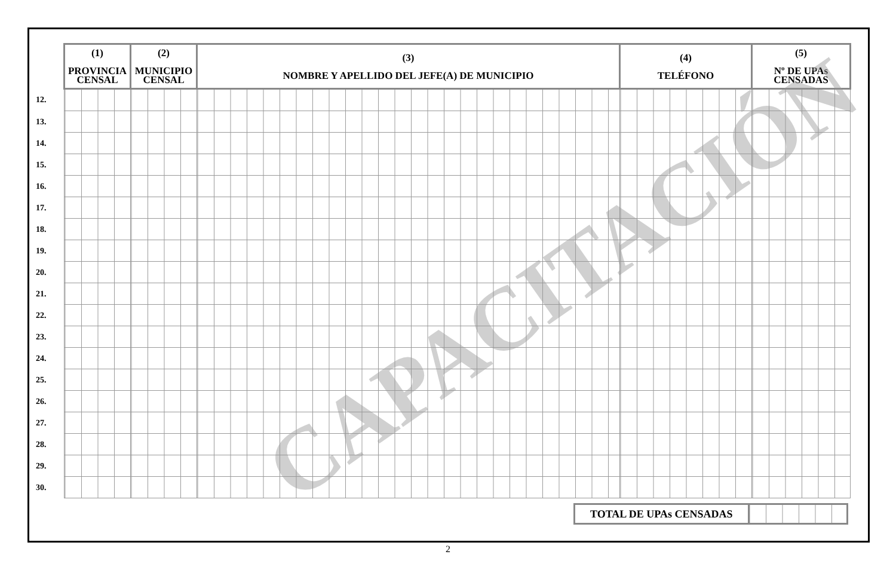| | (1) PROVINCIA CENSAL | (2) MUNICIPIO CENSAL | (3) NOMBRE Y APELLIDO DEL JEFE(A) DE MUNICIPIO | (4) TELÉFONO | (5) Nº DE UPAs CENSADAS |
| --- | --- | --- | --- | --- | --- |
| 12. | | | | | |
| 13. | | | | | |
| 14. | | | | | |
| 15. | | | | | |
| 16. | | | | | |
| 17. | | | | | |
| 18. | | | | | |
| 19. | | | | | |
| 20. | | | | | |
| 21. | | | | | |
| 22. | | | | | |
| 23. | | | | | |
| 24. | | | | | |
| 25. | | | | | |
| 26. | | | | | |
| 27. | | | | | |
| 28. | | | | | |
| 29. | | | | | |
| 30. | | | | | |
| TOTAL DE UPAs CENSADAS | |
CAPACITACIÓN
2